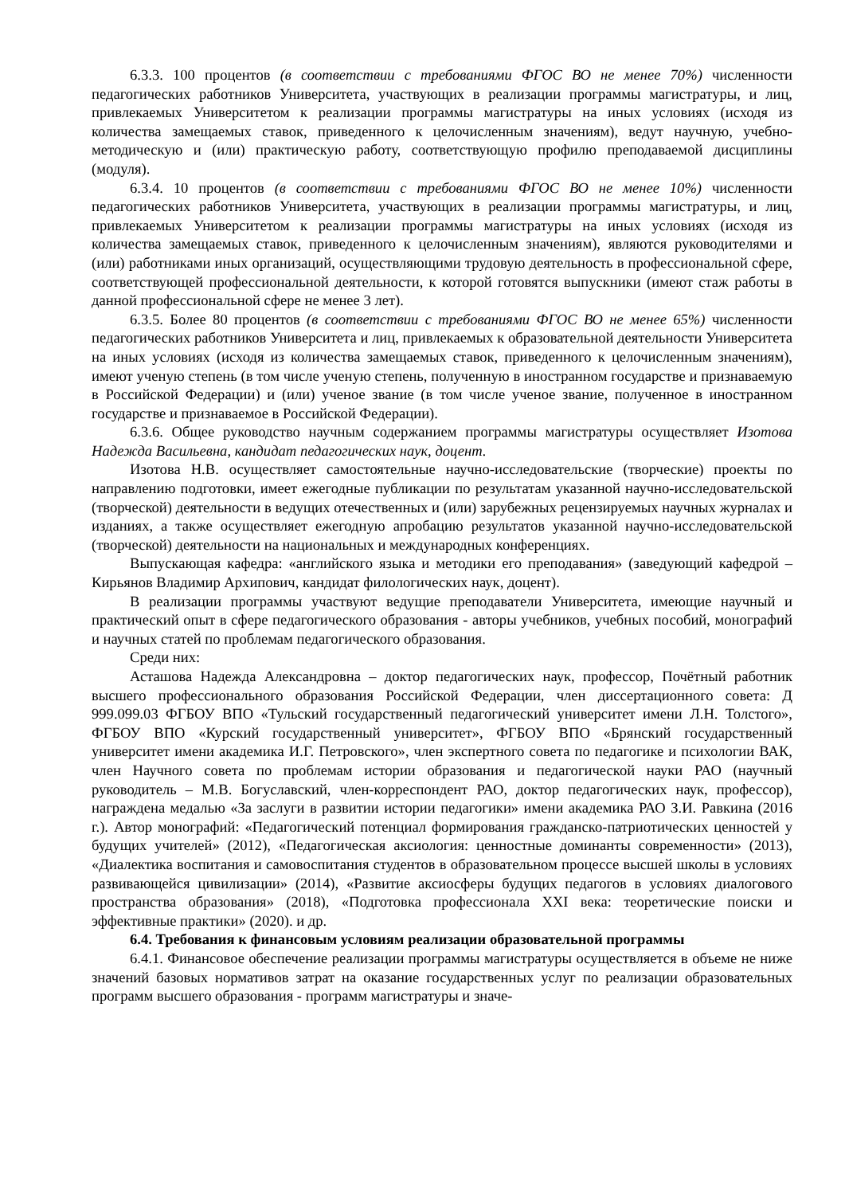6.3.3. 100 процентов (в соответствии с требованиями ФГОС ВО не менее 70%) численности педагогических работников Университета, участвующих в реализации программы магистратуры, и лиц, привлекаемых Университетом к реализации программы магистратуры на иных условиях (исходя из количества замещаемых ставок, приведенного к целочисленным значениям), ведут научную, учебно-методическую и (или) практическую работу, соответствующую профилю преподаваемой дисциплины (модуля).
6.3.4. 10 процентов (в соответствии с требованиями ФГОС ВО не менее 10%) численности педагогических работников Университета, участвующих в реализации программы магистратуры, и лиц, привлекаемых Университетом к реализации программы магистратуры на иных условиях (исходя из количества замещаемых ставок, приведенного к целочисленным значениям), являются руководителями и (или) работниками иных организаций, осуществляющими трудовую деятельность в профессиональной сфере, соответствующей профессиональной деятельности, к которой готовятся выпускники (имеют стаж работы в данной профессиональной сфере не менее 3 лет).
6.3.5. Более 80 процентов (в соответствии с требованиями ФГОС ВО не менее 65%) численности педагогических работников Университета и лиц, привлекаемых к образовательной деятельности Университета на иных условиях (исходя из количества замещаемых ставок, приведенного к целочисленным значениям), имеют ученую степень (в том числе ученую степень, полученную в иностранном государстве и признаваемую в Российской Федерации) и (или) ученое звание (в том числе ученое звание, полученное в иностранном государстве и признаваемое в Российской Федерации).
6.3.6. Общее руководство научным содержанием программы магистратуры осуществляет Изотова Надежда Васильевна, кандидат педагогических наук, доцент.
Изотова Н.В. осуществляет самостоятельные научно-исследовательские (творческие) проекты по направлению подготовки, имеет ежегодные публикации по результатам указанной научно-исследовательской (творческой) деятельности в ведущих отечественных и (или) зарубежных рецензируемых научных журналах и изданиях, а также осуществляет ежегодную апробацию результатов указанной научно-исследовательской (творческой) деятельности на национальных и международных конференциях.
Выпускающая кафедра: «английского языка и методики его преподавания» (заведующий кафедрой – Кирьянов Владимир Архипович, кандидат филологических наук, доцент).
В реализации программы участвуют ведущие преподаватели Университета, имеющие научный и практический опыт в сфере педагогического образования - авторы учебников, учебных пособий, монографий и научных статей по проблемам педагогического образования.
Среди них:
Асташова Надежда Александровна – доктор педагогических наук, профессор, Почётный работник высшего профессионального образования Российской Федерации, член диссертационного совета: Д 999.099.03 ФГБОУ ВПО «Тульский государственный педагогический университет имени Л.Н. Толстого», ФГБОУ ВПО «Курский государственный университет», ФГБОУ ВПО «Брянский государственный университет имени академика И.Г. Петровского», член экспертного совета по педагогике и психологии ВАК, член Научного совета по проблемам истории образования и педагогической науки РАО (научный руководитель – М.В. Богуславский, член-корреспондент РАО, доктор педагогических наук, профессор), награждена медалью «За заслуги в развитии истории педагогики» имени академика РАО З.И. Равкина (2016 г.). Автор монографий: «Педагогический потенциал формирования гражданско-патриотических ценностей у будущих учителей» (2012), «Педагогическая аксиология: ценностные доминанты современности» (2013), «Диалектика воспитания и самовоспитания студентов в образовательном процессе высшей школы в условиях развивающейся цивилизации» (2014), «Развитие аксиосферы будущих педагогов в условиях диалогового пространства образования» (2018), «Подготовка профессионала XXI века: теоретические поиски и эффективные практики» (2020). и др.
6.4. Требования к финансовым условиям реализации образовательной программы
6.4.1. Финансовое обеспечение реализации программы магистратуры осуществляется в объеме не ниже значений базовых нормативов затрат на оказание государственных услуг по реализации образовательных программ высшего образования - программ магистратуры и значе-